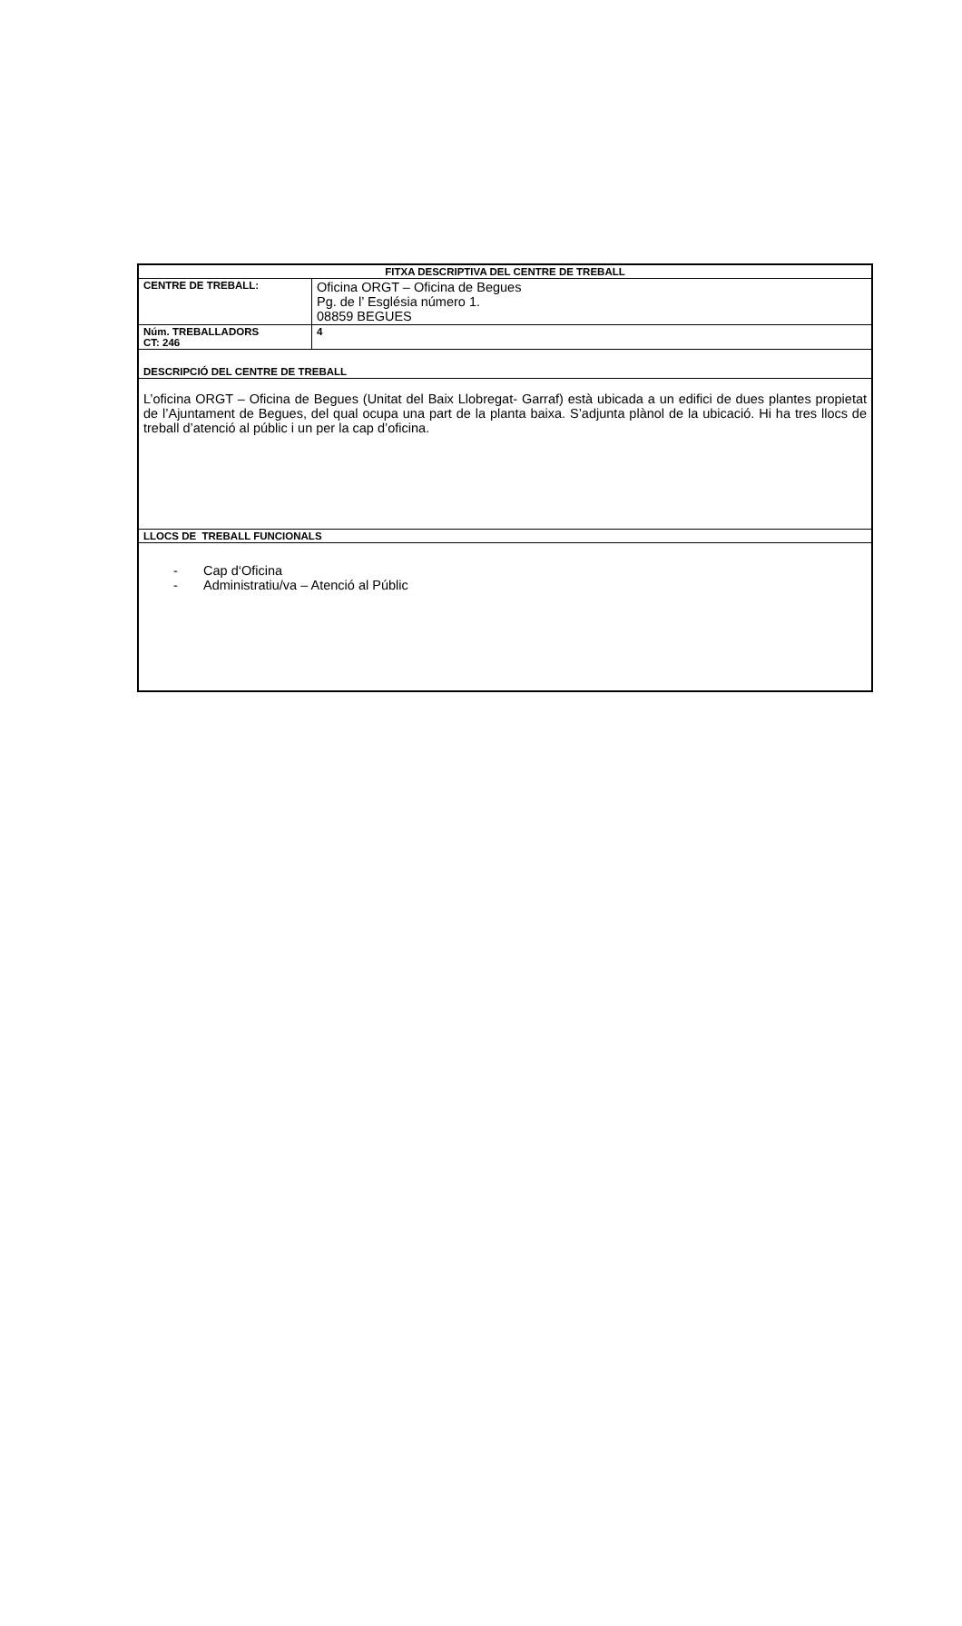| FITXA DESCRIPTIVA DEL CENTRE DE TREBALL | |
| CENTRE DE TREBALL: | Oficina ORGT – Oficina de Begues Pg. de l’ Església número 1. 08859 BEGUES |
| Núm. TREBALLADORS CT: 246 | 4 |
| DESCRIPCIÓ DEL CENTRE DE TREBALL | |
| L’oficina ORGT – Oficina de Begues (Unitat del Baix Llobregat- Garraf) està ubicada a un edifici de dues plantes propietat de l’Ajuntament de Begues, del qual ocupa una part de la planta baixa. S’adjunta plànol de la ubicació. Hi ha tres llocs de treball d’atenció al públic i un per la cap d’oficina. | |
| LLOCS DE TREBALL FUNCIONALS | |
| - Cap d‘Oficina - Administratiu/va – Atenció al Públic | |